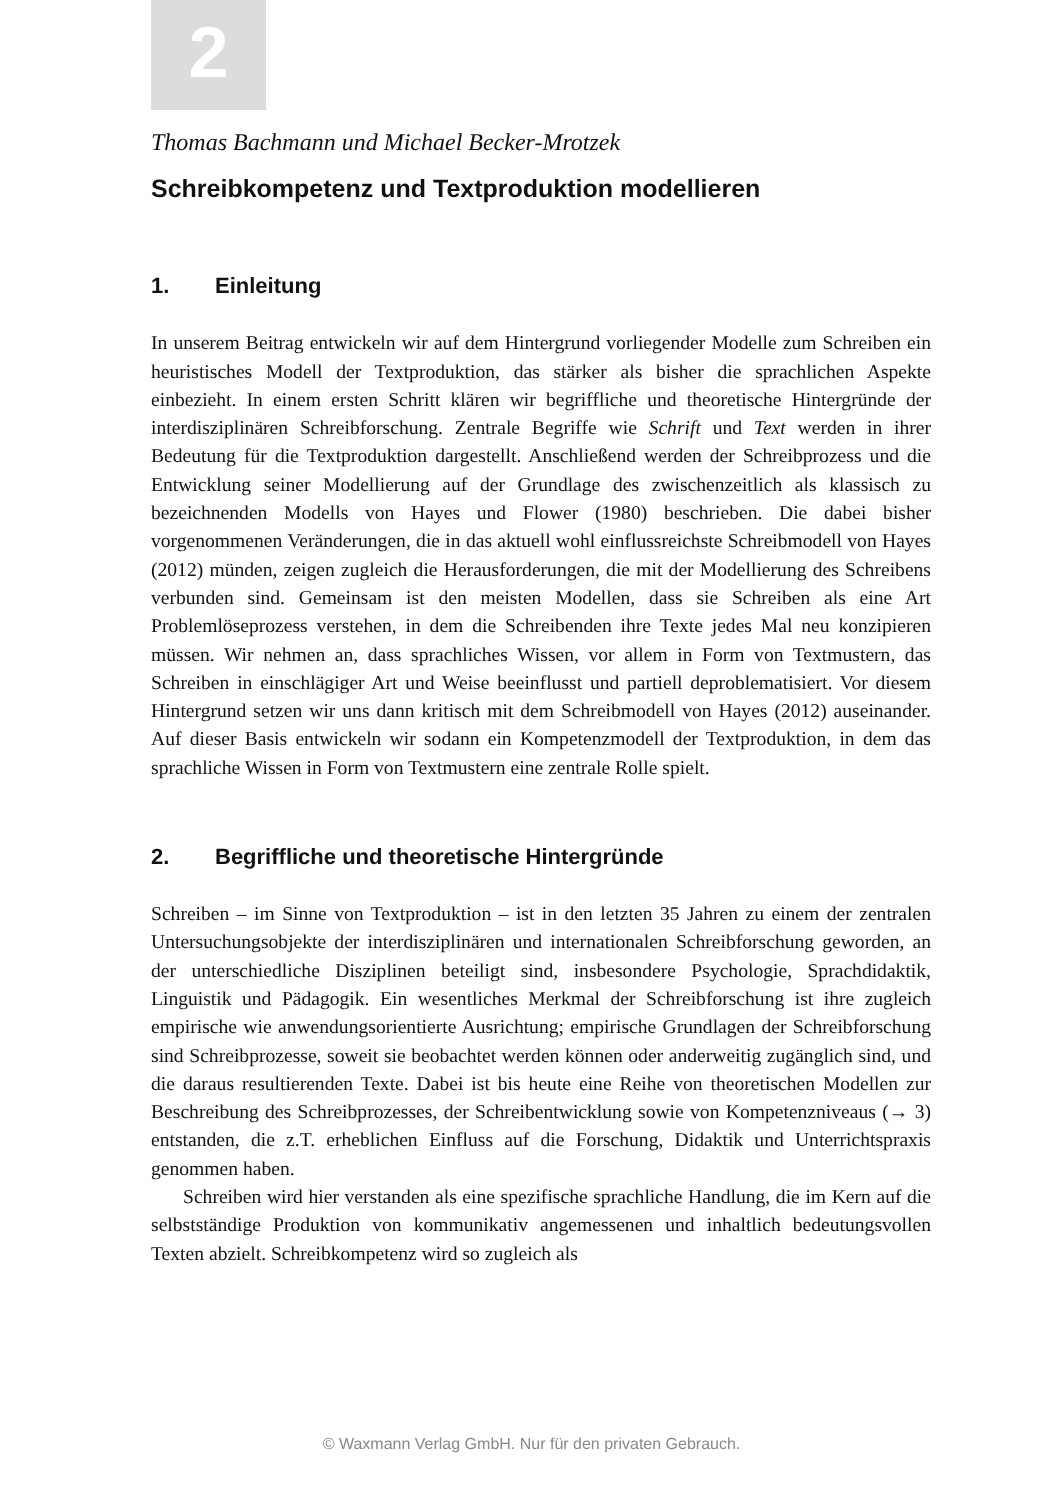2
Thomas Bachmann und Michael Becker-Mrotzek
Schreibkompetenz und Textproduktion modellieren
1. Einleitung
In unserem Beitrag entwickeln wir auf dem Hintergrund vorliegender Modelle zum Schreiben ein heuristisches Modell der Textproduktion, das stärker als bisher die sprachlichen Aspekte einbezieht. In einem ersten Schritt klären wir begriffliche und theoretische Hintergründe der interdisziplinären Schreibforschung. Zentrale Begriffe wie Schrift und Text werden in ihrer Bedeutung für die Textproduktion dargestellt. Anschließend werden der Schreibprozess und die Entwicklung seiner Modellierung auf der Grundlage des zwischenzeitlich als klassisch zu bezeichnenden Modells von Hayes und Flower (1980) beschrieben. Die dabei bisher vorgenommenen Veränderungen, die in das aktuell wohl einflussreichste Schreibmodell von Hayes (2012) münden, zeigen zugleich die Herausforderungen, die mit der Modellierung des Schreibens verbunden sind. Gemeinsam ist den meisten Modellen, dass sie Schreiben als eine Art Problemlöseprozess verstehen, in dem die Schreibenden ihre Texte jedes Mal neu konzipieren müssen. Wir nehmen an, dass sprachliches Wissen, vor allem in Form von Textmustern, das Schreiben in einschlägiger Art und Weise beeinflusst und partiell deproblematisiert. Vor diesem Hintergrund setzen wir uns dann kritisch mit dem Schreibmodell von Hayes (2012) auseinander. Auf dieser Basis entwickeln wir sodann ein Kompetenzmodell der Textproduktion, in dem das sprachliche Wissen in Form von Textmustern eine zentrale Rolle spielt.
2. Begriffliche und theoretische Hintergründe
Schreiben – im Sinne von Textproduktion – ist in den letzten 35 Jahren zu einem der zentralen Untersuchungsobjekte der interdisziplinären und internationalen Schreibforschung geworden, an der unterschiedliche Disziplinen beteiligt sind, insbesondere Psychologie, Sprachdidaktik, Linguistik und Pädagogik. Ein wesentliches Merkmal der Schreibforschung ist ihre zugleich empirische wie anwendungsorientierte Ausrichtung; empirische Grundlagen der Schreibforschung sind Schreibprozesse, soweit sie beobachtet werden können oder anderweitig zugänglich sind, und die daraus resultierenden Texte. Dabei ist bis heute eine Reihe von theoretischen Modellen zur Beschreibung des Schreibprozesses, der Schreibentwicklung sowie von Kompetenzniveaus (→ 3) entstanden, die z.T. erheblichen Einfluss auf die Forschung, Didaktik und Unterrichtspraxis genommen haben.
Schreiben wird hier verstanden als eine spezifische sprachliche Handlung, die im Kern auf die selbstständige Produktion von kommunikativ angemessenen und inhaltlich bedeutungsvollen Texten abzielt. Schreibkompetenz wird so zugleich als
© Waxmann Verlag GmbH. Nur für den privaten Gebrauch.